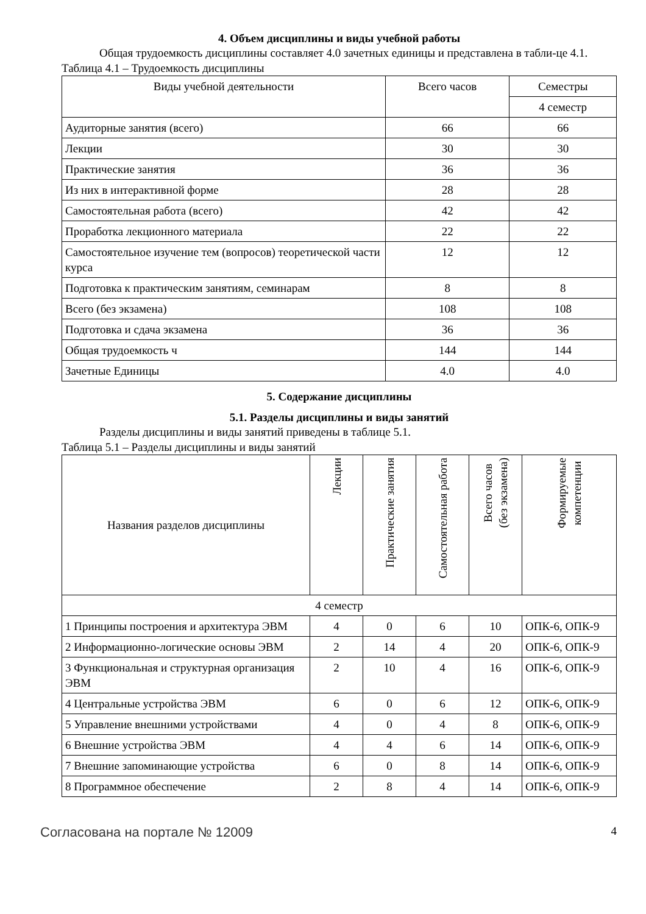4. Объем дисциплины и виды учебной работы
Общая трудоемкость дисциплины составляет 4.0 зачетных единицы и представлена в табли-це 4.1.
Таблица 4.1 – Трудоемкость дисциплины
| Виды учебной деятельности | Всего часов | Семестры |
| --- | --- | --- |
| | | 4 семестр |
| Аудиторные занятия (всего) | 66 | 66 |
| Лекции | 30 | 30 |
| Практические занятия | 36 | 36 |
| Из них в интерактивной форме | 28 | 28 |
| Самостоятельная работа (всего) | 42 | 42 |
| Проработка лекционного материала | 22 | 22 |
| Самостоятельное изучение тем (вопросов) теоретической части курса | 12 | 12 |
| Подготовка к практическим занятиям, семинарам | 8 | 8 |
| Всего (без экзамена) | 108 | 108 |
| Подготовка и сдача экзамена | 36 | 36 |
| Общая трудоемкость ч | 144 | 144 |
| Зачетные Единицы | 4.0 | 4.0 |
5. Содержание дисциплины
5.1. Разделы дисциплины и виды занятий
Разделы дисциплины и виды занятий приведены в таблице 5.1.
Таблица 5.1 – Разделы дисциплины и виды занятий
| Названия разделов дисциплины | Лекции | Практические занятия | Самостоятельная работа | Всего часов (без экзамена) | Формируемые компетенции |
| --- | --- | --- | --- | --- | --- |
| 4 семестр | | | | | |
| 1 Принципы построения и архитектура ЭВМ | 4 | 0 | 6 | 10 | ОПК-6, ОПК-9 |
| 2 Информационно-логические основы ЭВМ | 2 | 14 | 4 | 20 | ОПК-6, ОПК-9 |
| 3 Функциональная и структурная организация ЭВМ | 2 | 10 | 4 | 16 | ОПК-6, ОПК-9 |
| 4 Центральные устройства ЭВМ | 6 | 0 | 6 | 12 | ОПК-6, ОПК-9 |
| 5 Управление внешними устройствами | 4 | 0 | 4 | 8 | ОПК-6, ОПК-9 |
| 6 Внешние устройства ЭВМ | 4 | 4 | 6 | 14 | ОПК-6, ОПК-9 |
| 7 Внешние запоминающие устройства | 6 | 0 | 8 | 14 | ОПК-6, ОПК-9 |
| 8 Программное обеспечение | 2 | 8 | 4 | 14 | ОПК-6, ОПК-9 |
Согласована на портале № 12009 4